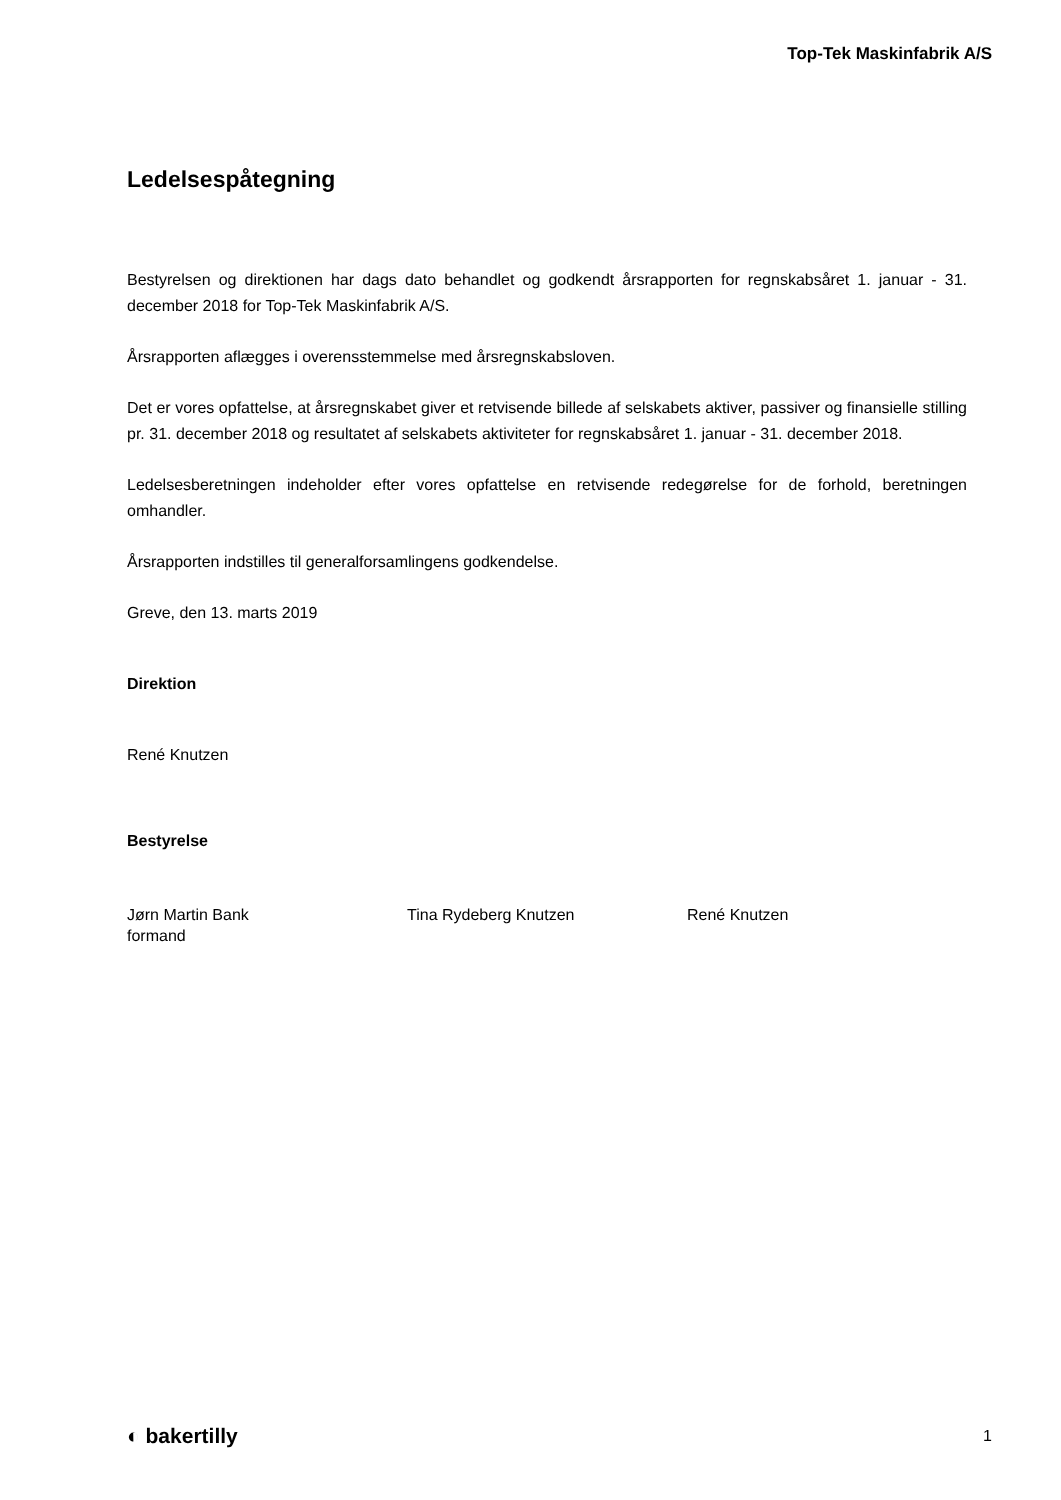Top-Tek Maskinfabrik A/S
Ledelsespåtegning
Bestyrelsen og direktionen har dags dato behandlet og godkendt årsrapporten for regnskabsåret 1. januar - 31. december 2018 for Top-Tek Maskinfabrik A/S.
Årsrapporten aflægges i overensstemmelse med årsregnskabsloven.
Det er vores opfattelse, at årsregnskabet giver et retvisende billede af selskabets aktiver, passiver og finansielle stilling pr. 31. december 2018 og resultatet af selskabets aktiviteter for regnskabsåret 1. januar - 31. december 2018.
Ledelsesberetningen indeholder efter vores opfattelse en retvisende redegørelse for de forhold, beretningen omhandler.
Årsrapporten indstilles til generalforsamlingens godkendelse.
Greve, den 13. marts 2019
Direktion
René Knutzen
Bestyrelse
Jørn Martin Bank
formand
Tina Rydeberg Knutzen René Knutzen
◐ bakertilly 1